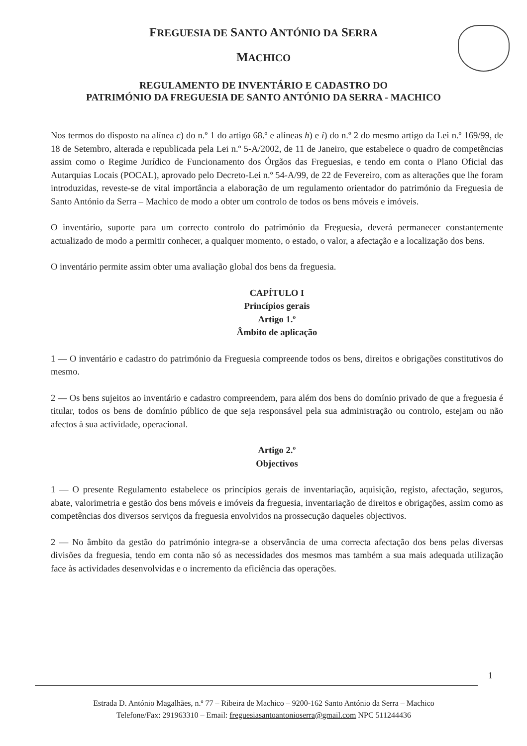FREGUESIA DE SANTO ANTÓNIO DA SERRA
MACHICO
REGULAMENTO DE INVENTÁRIO E CADASTRO DO
PATRIMÓNIO DA FREGUESIA DE SANTO ANTÓNIO DA SERRA - MACHICO
Nos termos do disposto na alínea c) do n.º 1 do artigo 68.º e alíneas h) e i) do n.º 2 do mesmo artigo da Lei n.º 169/99, de 18 de Setembro, alterada e republicada pela Lei n.º 5-A/2002, de 11 de Janeiro, que estabelece o quadro de competências assim como o Regime Jurídico de Funcionamento dos Órgãos das Freguesias, e tendo em conta o Plano Oficial das Autarquias Locais (POCAL), aprovado pelo Decreto-Lei n.º 54-A/99, de 22 de Fevereiro, com as alterações que lhe foram introduzidas, reveste-se de vital importância a elaboração de um regulamento orientador do património da Freguesia de Santo António da Serra – Machico de modo a obter um controlo de todos os bens móveis e imóveis.
O inventário, suporte para um correcto controlo do património da Freguesia, deverá permanecer constantemente actualizado de modo a permitir conhecer, a qualquer momento, o estado, o valor, a afectação e a localização dos bens.
O inventário permite assim obter uma avaliação global dos bens da freguesia.
CAPÍTULO I
Princípios gerais
Artigo 1.º
Âmbito de aplicação
1 — O inventário e cadastro do património da Freguesia compreende todos os bens, direitos e obrigações constitutivos do mesmo.
2 — Os bens sujeitos ao inventário e cadastro compreendem, para além dos bens do domínio privado de que a freguesia é titular, todos os bens de domínio público de que seja responsável pela sua administração ou controlo, estejam ou não afectos à sua actividade, operacional.
Artigo 2.º
Objectivos
1 — O presente Regulamento estabelece os princípios gerais de inventariação, aquisição, registo, afectação, seguros, abate, valorimetria e gestão dos bens móveis e imóveis da freguesia, inventariação de direitos e obrigações, assim como as competências dos diversos serviços da freguesia envolvidos na prossecução daqueles objectivos.
2 — No âmbito da gestão do património integra-se a observância de uma correcta afectação dos bens pelas diversas divisões da freguesia, tendo em conta não só as necessidades dos mesmos mas também a sua mais adequada utilização face às actividades desenvolvidas e o incremento da eficiência das operações.
1
Estrada D. António Magalhães, n.º 77 – Ribeira de Machico – 9200-162 Santo António da Serra – Machico
Telefone/Fax: 291963310 – Email: freguesiasantoantonioserra@gmail.com NPC 511244436